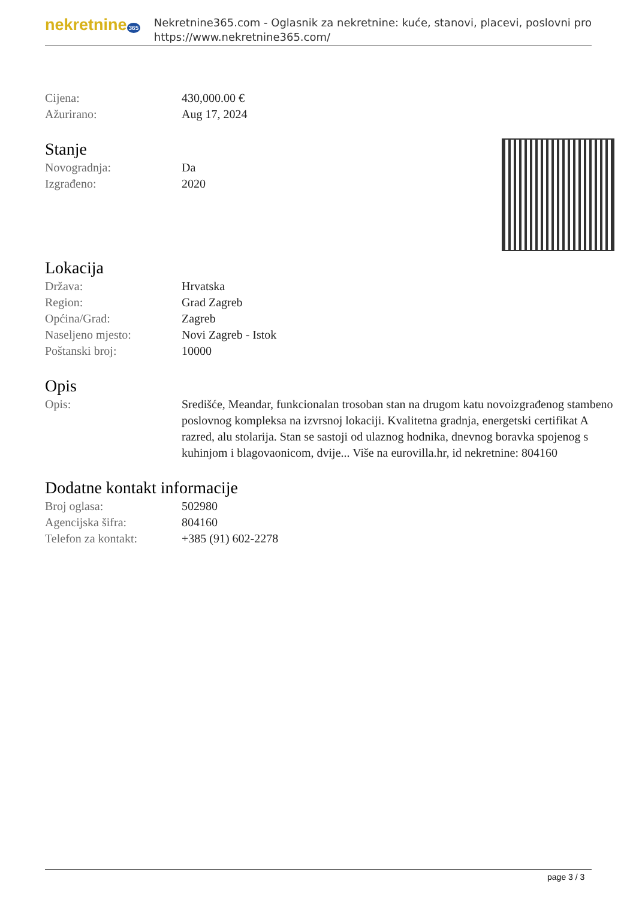nekretnine 365
Nekretnine365.com - Oglasnik za nekretnine: kuće, stanovi, placevi, poslovni pro
https://www.nekretnine365.com/
| Cijena: | 430,000.00 € |
| Ažurirano: | Aug 17, 2024 |
Stanje
| Novogradnja: | Da |
| Izgrađeno: | 2020 |
Lokacija
| Država: | Hrvatska |
| Region: | Grad Zagreb |
| Općina/Grad: | Zagreb |
| Naseljeno mjesto: | Novi Zagreb - Istok |
| Poštanski broj: | 10000 |
Opis
| Opis: | Središće, Meandar, funkcionalan trosoban stan na drugom katu novoizgrađenog stambeno poslovnog kompleksa na izvrsnoj lokaciji. Kvalitetna gradnja, energetski certifikat A razred, alu stolarija. Stan se sastoji od ulaznog hodnika, dnevnog boravka spojenog s kuhinjom i blagovaonicom, dvije... Više na eurovilla.hr, id nekretnine: 804160 |
Dodatne kontakt informacije
| Broj oglasa: | 502980 |
| Agencijska šifra: | 804160 |
| Telefon za kontakt: | +385 (91) 602-2278 |
page 3 / 3